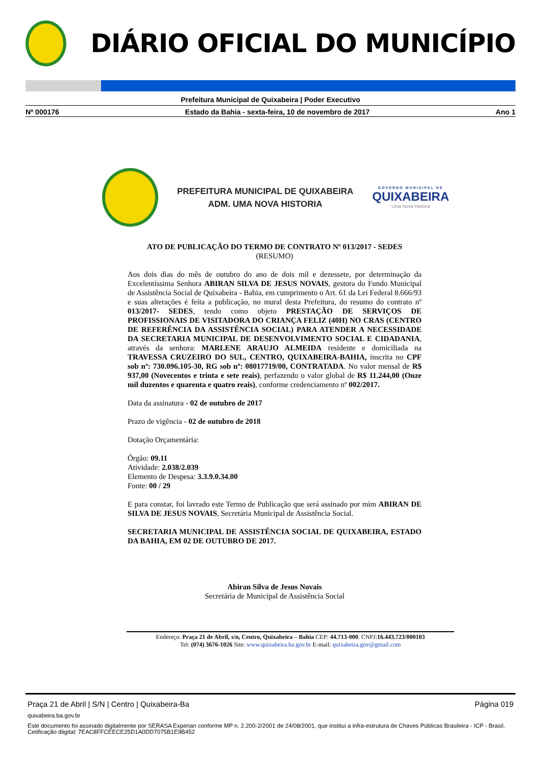DIÁRIO OFICIAL DO MUNICÍPIO
Prefeitura Municipal de Quixabeira | Poder Executivo
Nº 000176 Estado da Bahia - sexta-feira, 10 de novembro de 2017 Ano 1
PREFEITURA MUNICIPAL DE QUIXABEIRA
ADM. UMA NOVA HISTORIA
GOVERNO MUNICIPAL DE
QUIXABEIRA
Uma Nova História
ATO DE PUBLICAÇÃO DO TERMO DE CONTRATO Nº 013/2017 - SEDES
(RESUMO)
Aos dois dias do mês de outubro do ano de dois mil e dezessete, por determinação da Excelentíssima Senhora ABIRAN SILVA DE JESUS NOVAIS, gestora do Fundo Municipal de Assistência Social de Quixabeira - Bahia, em cumprimento o Art. 61 da Lei Federal 8.666/93 e suas alterações é feita a publicação, no mural desta Prefeitura, do resumo do contrato nº 013/2017- SEDES, tendo como objeto PRESTAÇÃO DE SERVIÇOS DE PROFISSIONAIS DE VISITADORA DO CRIANÇA FELIZ (40H) NO CRAS (CENTRO DE REFERÊNCIA DA ASSISTÊNCIA SOCIAL) PARA ATENDER A NECESSIDADE DA SECRETARIA MUNICIPAL DE DESENVOLVIMENTO SOCIAL E CIDADANIA, através da senhora: MARLENE ARAUJO ALMEIDA residente e domiciliada na TRAVESSA CRUZEIRO DO SUL, CENTRO, QUIXABEIRA-BAHIA, inscrita no CPF sob nº: 730.096.105-30, RG sob nº: 08017719/00, CONTRATADA. No valor mensal de R$ 937,00 (Novecentos e trinta e sete reais), perfazendo o valor global de R$ 11.244,00 (Onze mil duzentos e quarenta e quatro reais), conforme credenciamento nº 002/2017.
Data da assinatura - 02 de outubro de 2017
Prazo de vigência - 02 de outubro de 2018
Dotação Orçamentária:
Órgão: 09.11
Atividade: 2.038/2.039
Elemento de Despesa: 3.3.9.0.34.00
Fonte: 00 / 29
E para constar, foi lavrado este Termo de Publicação que será assinado por mim ABIRAN DE SILVA DE JESUS NOVAIS, Secretária Municipal de Assistência Social.
SECRETARIA MUNICIPAL DE ASSISTÊNCIA SOCIAL DE QUIXABEIRA, ESTADO DA BAHIA, EM 02 DE OUTUBRO DE 2017.
Abiran Silva de Jesus Novais
Secretária de Municipal de Assistência Social
Endereço: Praça 21 de Abril, s/n, Centro, Quixabeira – Bahia CEP: 44.713-000. CNPJ:16.443.723/000103
Tel: (074) 3676-1026 Site: www.quixabeira.ba.gov.br E-mail: quixabeira.gov@gmail.com
Praça 21 de Abril | S/N | Centro | Quixabeira-Ba Página 019
quixabeira.ba.gov.br
Este documento foi assinado digitalmente por SERASA Experian conforme MP n. 2.200-2/2001 de 24/08/2001, que institui a infra-estrutura de Chaves Públicas Brasileira - ICP - Brasil. Cetificação diigital: 7EAC8FFCEECE25D1A0DD7075B1E9B452